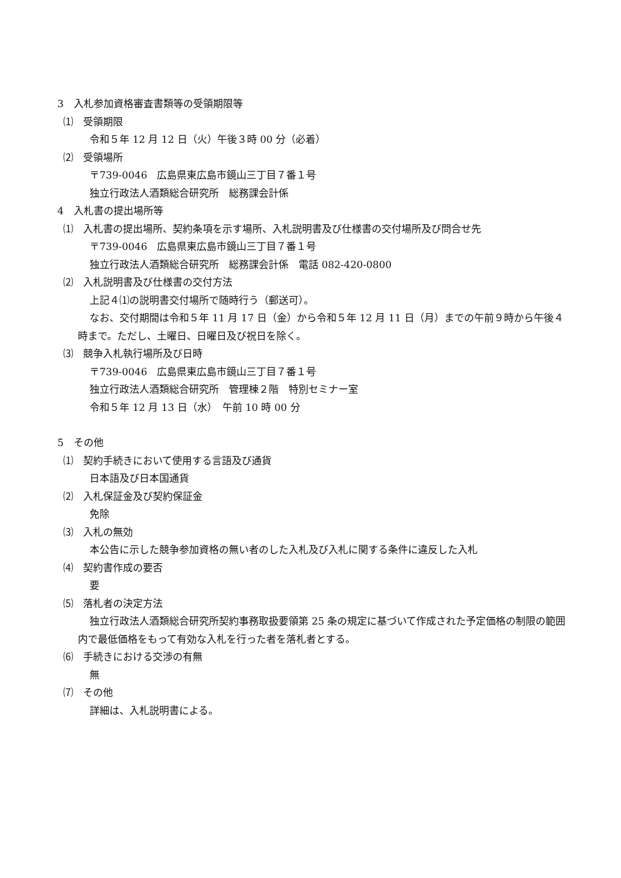3　入札参加資格審査書類等の受領期限等
⑴　受領期限
令和５年 12 月 12 日（火）午後３時 00 分（必着）
⑵　受領場所
〒739-0046　広島県東広島市鏡山三丁目７番１号
独立行政法人酒類総合研究所　総務課会計係
4　入札書の提出場所等
⑴　入札書の提出場所、契約条項を示す場所、入札説明書及び仕様書の交付場所及び問合せ先
〒739-0046　広島県東広島市鏡山三丁目７番１号
独立行政法人酒類総合研究所　総務課会計係　電話 082-420-0800
⑵　入札説明書及び仕様書の交付方法
上記４⑴の説明書交付場所で随時行う（郵送可）。
なお、交付期間は令和５年 11 月 17 日（金）から令和５年 12 月 11 日（月）までの午前９時から午後４時まで。ただし、土曜日、日曜日及び祝日を除く。
⑶　競争入札執行場所及び日時
〒739-0046　広島県東広島市鏡山三丁目７番１号
独立行政法人酒類総合研究所　管理棟２階　特別セミナー室
令和５年 12 月 13 日（水）　午前 10 時 00 分
5　その他
⑴　契約手続きにおいて使用する言語及び通貨
日本語及び日本国通貨
⑵　入札保証金及び契約保証金
免除
⑶　入札の無効
本公告に示した競争参加資格の無い者のした入札及び入札に関する条件に違反した入札
⑷　契約書作成の要否
要
⑸　落札者の決定方法
独立行政法人酒類総合研究所契約事務取扱要領第 25 条の規定に基づいて作成された予定価格の制限の範囲内で最低価格をもって有効な入札を行った者を落札者とする。
⑹　手続きにおける交渉の有無
無
⑺　その他
詳細は、入札説明書による。